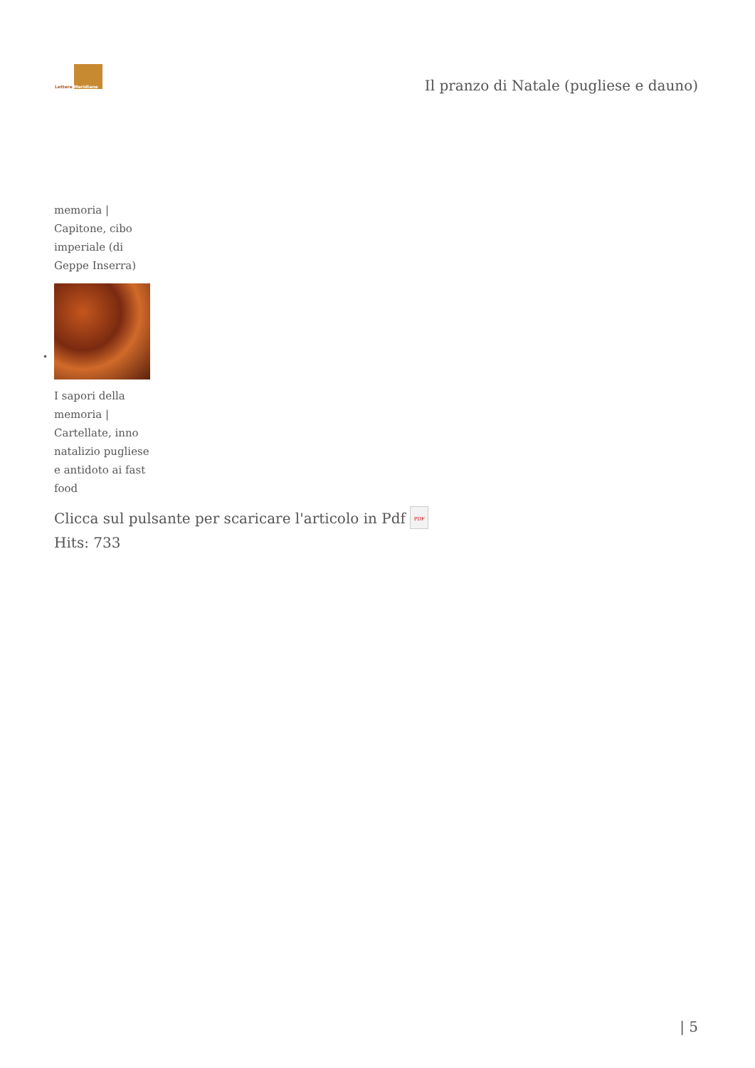Lettere Meridiane
Il pranzo di Natale (pugliese e dauno)
memoria | Capitone, cibo imperiale (di Geppe Inserra)
I sapori della memoria | Cartellate, inno natalizio pugliese e antidoto ai fast food
•
Clicca sul pulsante per scaricare l'articolo in Pdf PDF
Hits: 733
| 5